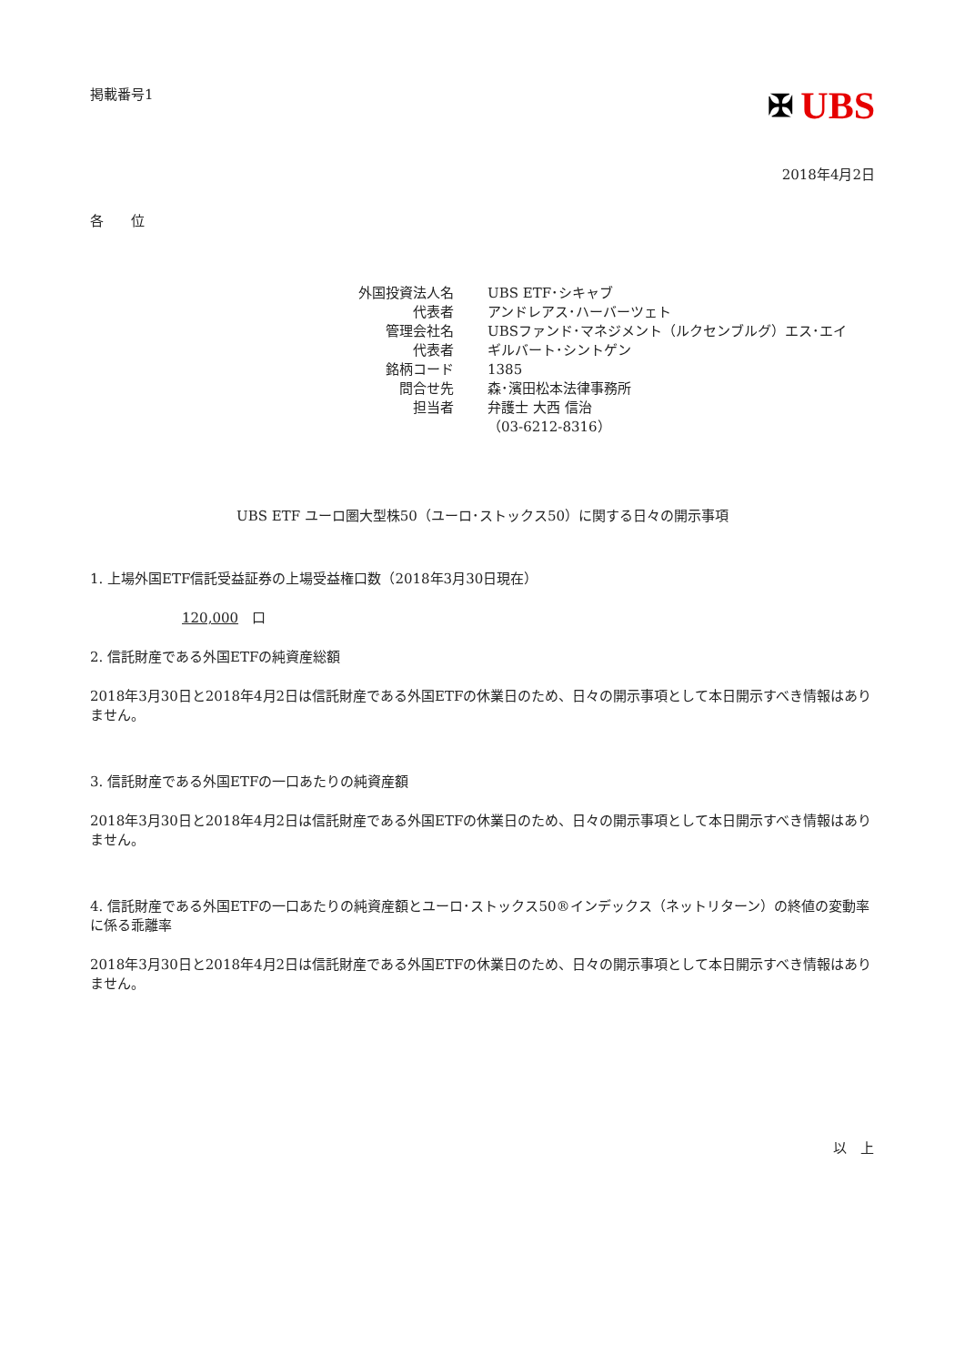掲載番号1
✠ UBS
2018年4月2日
各　　位
| 外国投資法人名 | UBS ETF･シキャブ |
| 代表者 | アンドレアス･ハーバーツェト |
| 管理会社名 | UBSファンド･マネジメント（ルクセンブルグ）エス･エイ |
| 代表者 | ギルバート･シントゲン |
| 銘柄コード | 1385 |
| 問合せ先 | 森･濱田松本法律事務所 |
| 担当者 | 弁護士 大西 信治 |
| | （03-6212-8316） |
UBS ETF ユーロ圏大型株50（ユーロ･ストックス50）に関する日々の開示事項
1. 上場外国ETF信託受益証券の上場受益権口数（2018年3月30日現在）
120,000　口
2. 信託財産である外国ETFの純資産総額
2018年3月30日と2018年4月2日は信託財産である外国ETFの休業日のため、日々の開示事項として本日開示すべき情報はありません。
3. 信託財産である外国ETFの一口あたりの純資産額
2018年3月30日と2018年4月2日は信託財産である外国ETFの休業日のため、日々の開示事項として本日開示すべき情報はありません。
4. 信託財産である外国ETFの一口あたりの純資産額とユーロ･ストックス50®インデックス（ネットリターン）の終値の変動率に係る乖離率
2018年3月30日と2018年4月2日は信託財産である外国ETFの休業日のため、日々の開示事項として本日開示すべき情報はありません。
以　上